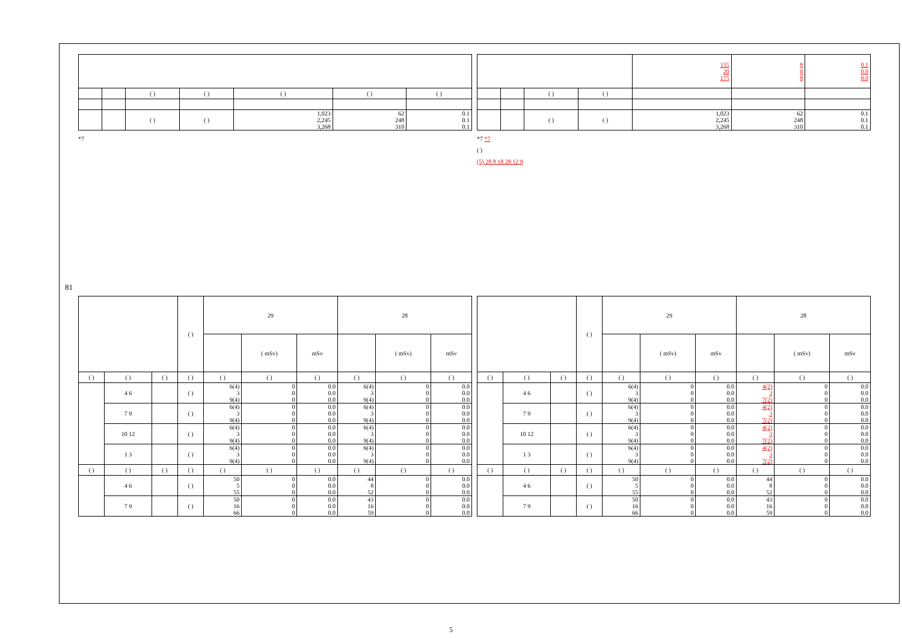| | | ( ) | ( ) | ( ) | ( ) | ( ) |
| | | ( ) | ( ) | 1,023 2,245 3,268 | 62 248 310 | 0.1 0.1 0.1 |
*7
| | | | | 155 20 175 | 8 0 8 | 0.1 0.0 0.0 |
| | | ( ) | ( ) | | | |
| | | ( ) | ( ) | 1,023 2,245 3,268 | 62 248 310 | 0.1 0.1 0.1 |
*7 *7
( )
(5) 28 8 18 28 12 9
| | | | ( ) | 29 | | | 28 | | |
| | | | | | ( mSv) | mSv | | ( mSv) | mSv |
| ( ) | ( ) | ( ) | ( ) | ( ) | ( ) | ( ) | ( ) | ( ) | ( ) |
| | 4 6 | | ( ) | 6(4) 3 9(4) | 0 0 0 | 0.0 0.0 0.0 | 6(4) 3 9(4) | 0 0 0 | 0.0 0.0 0.0 |
| | 7 9 | | ( ) | 6(4) 3 9(4) | 0 0 0 | 0.0 0.0 0.0 | 6(4) 3 9(4) | 0 0 0 | 0.0 0.0 0.0 |
| | 10 12 | | ( ) | 6(4) 3 9(4) | 0 0 0 | 0.0 0.0 0.0 | 6(4) 3 9(4) | 0 0 0 | 0.0 0.0 0.0 |
| | 1 3 | | ( ) | 6(4) 3 9(4) | 0 0 0 | 0.0 0.0 0.0 | 6(4) 3 9(4) | 0 0 0 | 0.0 0.0 0.0 |
| ( ) | ( ) | ( ) | ( ) | ( ) | ( ) | ( ) | ( ) | ( ) | ( ) |
| | 4 6 | | ( ) | 50 5 55 | 0 0 0 | 0.0 0.0 0.0 | 44 8 52 | 0 0 0 | 0.0 0.0 0.0 |
| | 7 9 | | ( ) | 50 16 66 | 0 0 0 | 0.0 0.0 0.0 | 43 16 59 | 0 0 0 | 0.0 0.0 0.0 |
| | | | ( ) | 29 | | | 28 | | |
| | | | | | ( mSv) | mSv | | ( mSv) | mSv |
| ( ) | ( ) | ( ) | ( ) | ( ) | ( ) | ( ) | ( ) | ( ) | ( ) |
| | 4 6 | | ( ) | 6(4) 3 9(4) | 0 0 0 | 0.0 0.0 0.0 | 4(2) 3 7(2) | 0 0 0 | 0.0 0.0 0.0 |
| | 7 9 | | ( ) | 6(4) 3 9(4) | 0 0 0 | 0.0 0.0 0.0 | 4(2) 3 7(2) | 0 0 0 | 0.0 0.0 0.0 |
| | 10 12 | | ( ) | 6(4) 3 9(4) | 0 0 0 | 0.0 0.0 0.0 | 4(2) 3 7(2) | 0 0 0 | 0.0 0.0 0.0 |
| | 1 3 | | ( ) | 6(4) 3 9(4) | 0 0 0 | 0.0 0.0 0.0 | 4(2) 3 7(2) | 0 0 0 | 0.0 0.0 0.0 |
| ( ) | ( ) | ( ) | ( ) | ( ) | ( ) | ( ) | ( ) | ( ) | ( ) |
| | 4 6 | | ( ) | 50 5 55 | 0 0 0 | 0.0 0.0 0.0 | 44 8 52 | 0 0 0 | 0.0 0.0 0.0 |
| | 7 9 | | ( ) | 50 16 66 | 0 0 0 | 0.0 0.0 0.0 | 43 16 59 | 0 0 0 | 0.0 0.0 0.0 |
81
5